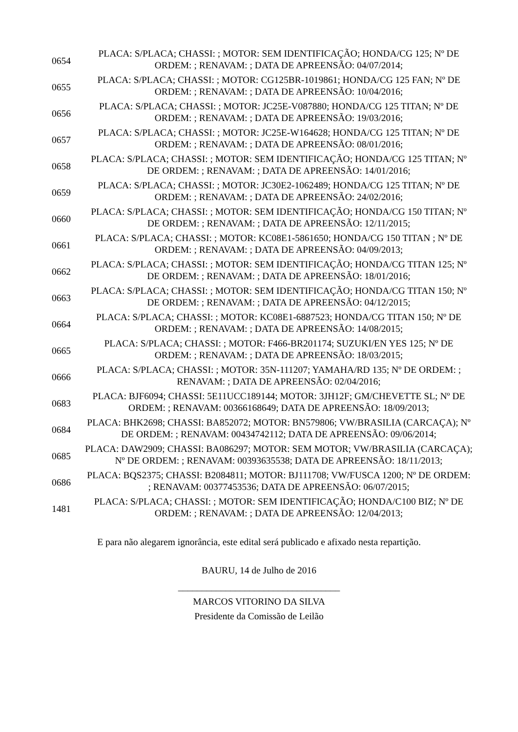| 0654 | PLACA: S/PLACA; CHASSI: ; MOTOR: SEM IDENTIFICAÇÃO; HONDA/CG 125; Nº DE ORDEM: ; RENAVAM: ; DATA DE APREENSÃO: 04/07/2014; |
| 0655 | PLACA: S/PLACA; CHASSI: ; MOTOR: CG125BR-1019861; HONDA/CG 125 FAN; Nº DE ORDEM: ; RENAVAM: ; DATA DE APREENSÃO: 10/04/2016; |
| 0656 | PLACA: S/PLACA; CHASSI: ; MOTOR: JC25E-V087880; HONDA/CG 125 TITAN; Nº DE ORDEM: ; RENAVAM: ; DATA DE APREENSÃO: 19/03/2016; |
| 0657 | PLACA: S/PLACA; CHASSI: ; MOTOR: JC25E-W164628; HONDA/CG 125 TITAN; Nº DE ORDEM: ; RENAVAM: ; DATA DE APREENSÃO: 08/01/2016; |
| 0658 | PLACA: S/PLACA; CHASSI: ; MOTOR: SEM IDENTIFICAÇÃO; HONDA/CG 125 TITAN; Nº DE ORDEM: ; RENAVAM: ; DATA DE APREENSÃO: 14/01/2016; |
| 0659 | PLACA: S/PLACA; CHASSI: ; MOTOR: JC30E2-1062489; HONDA/CG 125 TITAN; Nº DE ORDEM: ; RENAVAM: ; DATA DE APREENSÃO: 24/02/2016; |
| 0660 | PLACA: S/PLACA; CHASSI: ; MOTOR: SEM IDENTIFICAÇÃO; HONDA/CG 150 TITAN; Nº DE ORDEM: ; RENAVAM: ; DATA DE APREENSÃO: 12/11/2015; |
| 0661 | PLACA: S/PLACA; CHASSI: ; MOTOR: KC08E1-5861650; HONDA/CG 150 TITAN ; Nº DE ORDEM: ; RENAVAM: ; DATA DE APREENSÃO: 04/09/2013; |
| 0662 | PLACA: S/PLACA; CHASSI: ; MOTOR: SEM IDENTIFICAÇÃO; HONDA/CG TITAN 125; Nº DE ORDEM: ; RENAVAM: ; DATA DE APREENSÃO: 18/01/2016; |
| 0663 | PLACA: S/PLACA; CHASSI: ; MOTOR: SEM IDENTIFICAÇÃO; HONDA/CG TITAN 150; Nº DE ORDEM: ; RENAVAM: ; DATA DE APREENSÃO: 04/12/2015; |
| 0664 | PLACA: S/PLACA; CHASSI: ; MOTOR: KC08E1-6887523; HONDA/CG TITAN 150; Nº DE ORDEM: ; RENAVAM: ; DATA DE APREENSÃO: 14/08/2015; |
| 0665 | PLACA: S/PLACA; CHASSI: ; MOTOR: F466-BR201174; SUZUKI/EN YES 125; Nº DE ORDEM: ; RENAVAM: ; DATA DE APREENSÃO: 18/03/2015; |
| 0666 | PLACA: S/PLACA; CHASSI: ; MOTOR: 35N-111207; YAMAHA/RD 135; Nº DE ORDEM: ; RENAVAM: ; DATA DE APREENSÃO: 02/04/2016; |
| 0683 | PLACA: BJF6094; CHASSI: 5E11UCC189144; MOTOR: 3JH12F; GM/CHEVETTE SL; Nº DE ORDEM: ; RENAVAM: 00366168649; DATA DE APREENSÃO: 18/09/2013; |
| 0684 | PLACA: BHK2698; CHASSI: BA852072; MOTOR: BN579806; VW/BRASILIA (CARCAÇA); Nº DE ORDEM: ; RENAVAM: 00434742112; DATA DE APREENSÃO: 09/06/2014; |
| 0685 | PLACA: DAW2909; CHASSI: BA086297; MOTOR: SEM MOTOR; VW/BRASILIA (CARCAÇA); Nº DE ORDEM: ; RENAVAM: 00393635538; DATA DE APREENSÃO: 18/11/2013; |
| 0686 | PLACA: BQS2375; CHASSI: B2084811; MOTOR: BJ111708; VW/FUSCA 1200; Nº DE ORDEM: ; RENAVAM: 00377453536; DATA DE APREENSÃO: 06/07/2015; |
| 1481 | PLACA: S/PLACA; CHASSI: ; MOTOR: SEM IDENTIFICAÇÃO; HONDA/C100 BIZ; Nº DE ORDEM: ; RENAVAM: ; DATA DE APREENSÃO: 12/04/2013; |
E para não alegarem ignorância, este edital será publicado e afixado nesta repartição.
BAURU, 14 de Julho de 2016
__________________________________
MARCOS VITORINO DA SILVA
Presidente da Comissão de Leilão